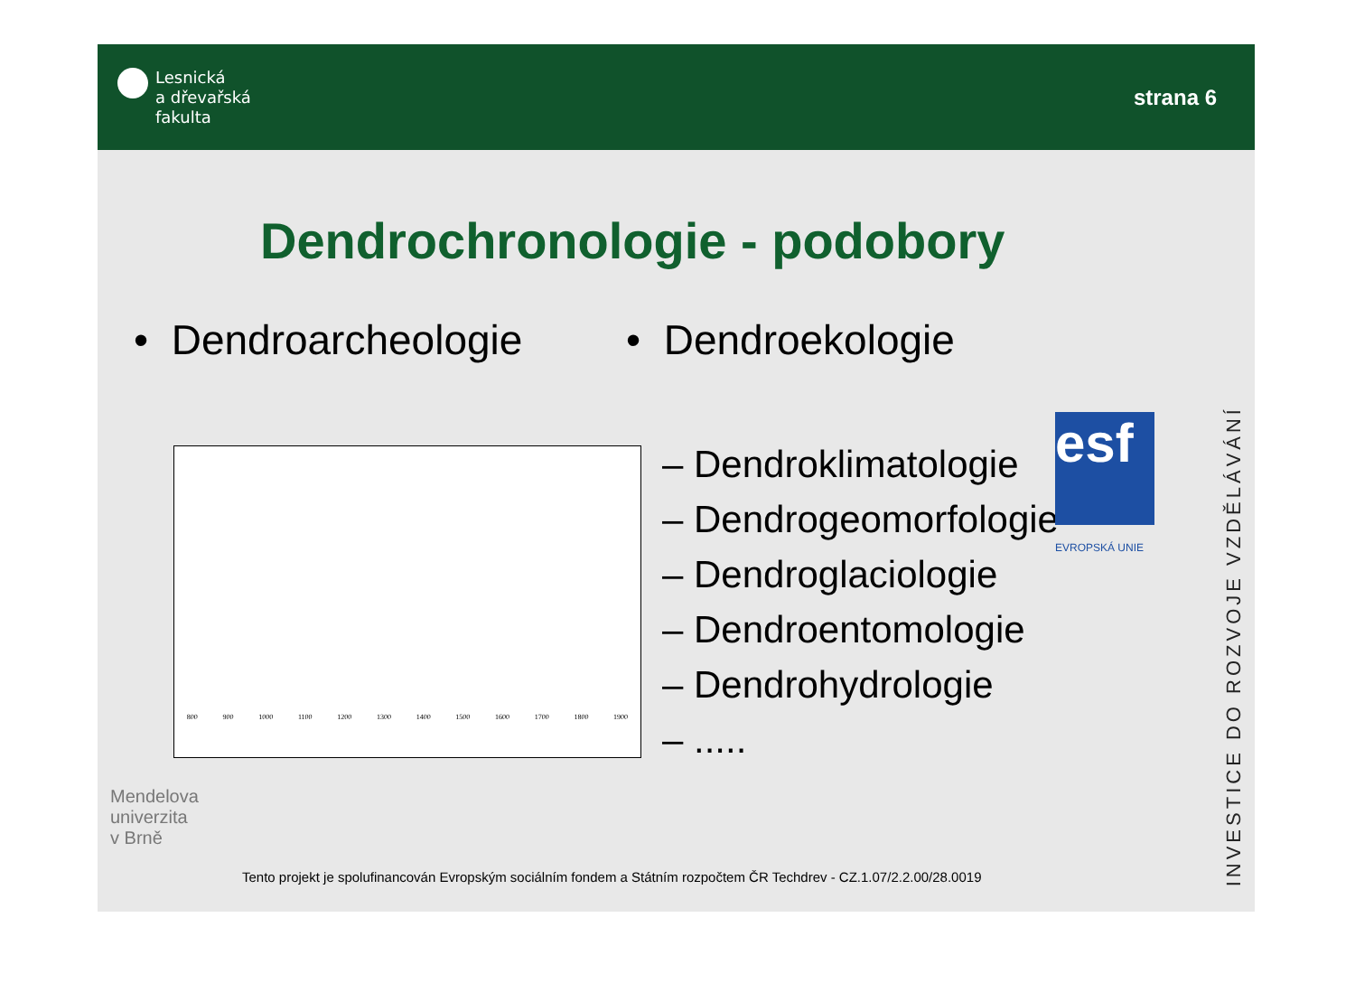Lesnická
a dřevařská
fakulta
strana 6
Dendrochronologie - podobory
• Dendroarcheologie
800 900 1000 1100 1200 1300 1400 1500 1600 1700 1800 1900
• Dendroekologie
– Dendroklimatologie
– Dendrogeomorfologie
– Dendroglaciologie
– Dendroentomologie
– Dendrohydrologie
– .....
esf
EVROPSKÁ UNIE
INVESTICE DO ROZVOJE VZDĚLÁVÁNÍ
Mendelova
univerzita
v Brně
Tento projekt je spolufinancován Evropským sociálním fondem a Státním rozpočtem ČR Techdrev - CZ.1.07/2.2.00/28.0019